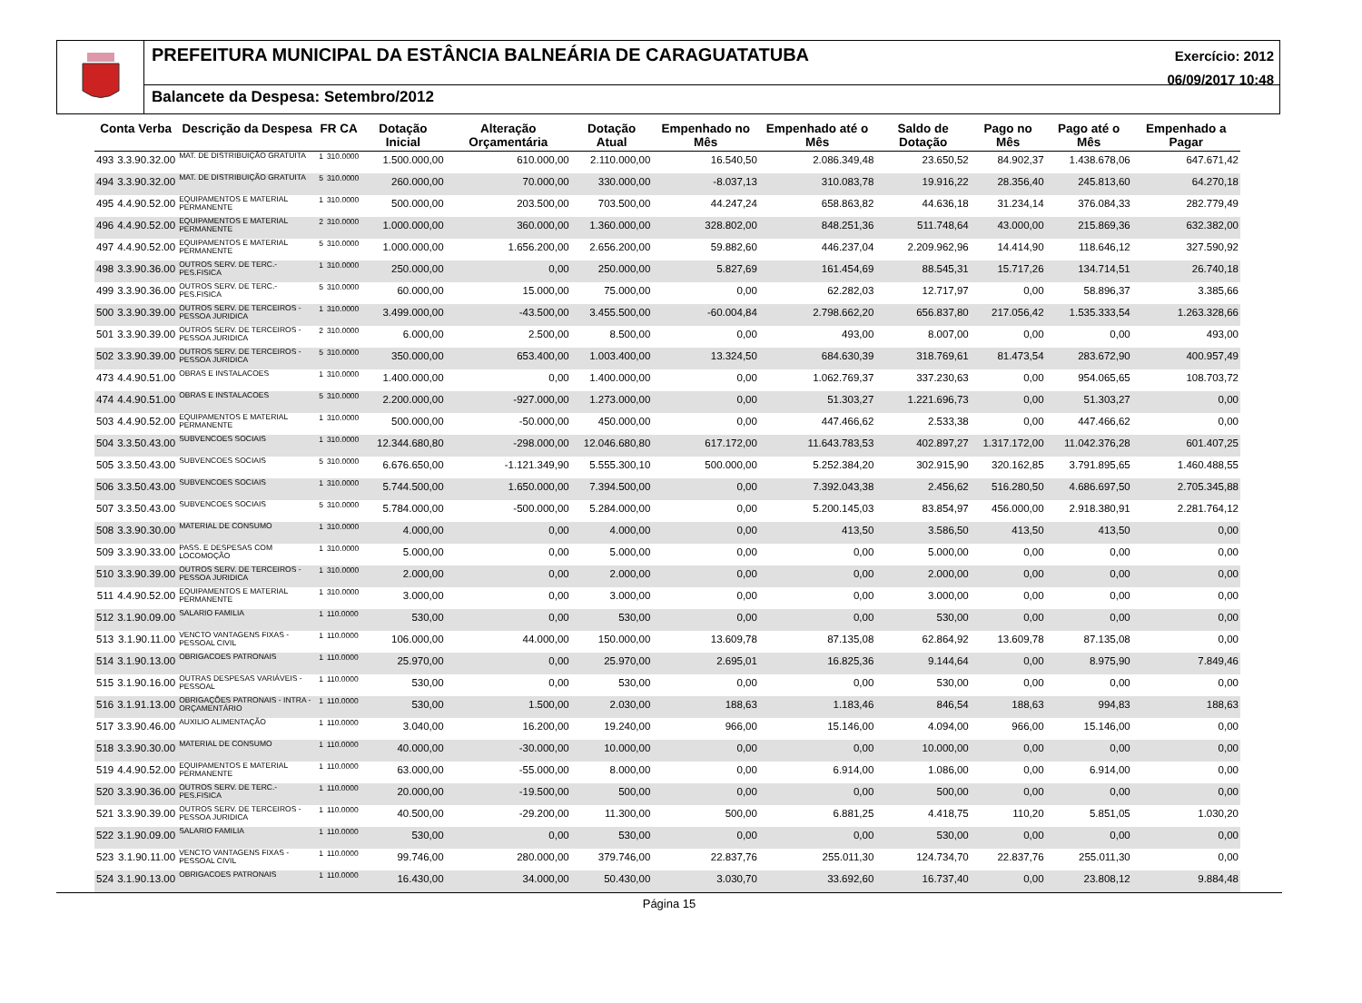PREFEITURA MUNICIPAL DA ESTÂNCIA BALNEÁRIA DE CARAGUATATUBA
Balancete da Despesa: Setembro/2012
Exercício: 2012
06/09/2017 10:48
| Conta Verba | | Descrição da Despesa | FR CA | | Dotação Inicial | Alteração Orçamentária | Dotação Atual | Empenhado no Mês | Empenhado até o Mês | Saldo de Dotação | Pago no Mês | Pago até o Mês | Empenhado a Pagar |
| --- | --- | --- | --- | --- | --- | --- | --- | --- | --- | --- | --- | --- | --- |
| 493 | 3.3.90.32.00 | MAT. DE DISTRIBUIÇÃO GRATUITA | 1 | 310.0000 | 1.500.000,00 | 610.000,00 | 2.110.000,00 | 16.540,50 | 2.086.349,48 | 23.650,52 | 84.902,37 | 1.438.678,06 | 647.671,42 |
| 494 | 3.3.90.32.00 | MAT. DE DISTRIBUIÇÃO GRATUITA | 5 | 310.0000 | 260.000,00 | 70.000,00 | 330.000,00 | -8.037,13 | 310.083,78 | 19.916,22 | 28.356,40 | 245.813,60 | 64.270,18 |
| 495 | 4.4.90.52.00 | EQUIPAMENTOS E MATERIAL PERMANENTE | 1 | 310.0000 | 500.000,00 | 203.500,00 | 703.500,00 | 44.247,24 | 658.863,82 | 44.636,18 | 31.234,14 | 376.084,33 | 282.779,49 |
| 496 | 4.4.90.52.00 | EQUIPAMENTOS E MATERIAL PERMANENTE | 2 | 310.0000 | 1.000.000,00 | 360.000,00 | 1.360.000,00 | 328.802,00 | 848.251,36 | 511.748,64 | 43.000,00 | 215.869,36 | 632.382,00 |
| 497 | 4.4.90.52.00 | EQUIPAMENTOS E MATERIAL PERMANENTE | 5 | 310.0000 | 1.000.000,00 | 1.656.200,00 | 2.656.200,00 | 59.882,60 | 446.237,04 | 2.209.962,96 | 14.414,90 | 118.646,12 | 327.590,92 |
| 498 | 3.3.90.36.00 | OUTROS SERV. DE TERC.-PES.FISICA | 1 | 310.0000 | 250.000,00 | 0,00 | 250.000,00 | 5.827,69 | 161.454,69 | 88.545,31 | 15.717,26 | 134.714,51 | 26.740,18 |
| 499 | 3.3.90.36.00 | OUTROS SERV. DE TERC.-PES.FISICA | 5 | 310.0000 | 60.000,00 | 15.000,00 | 75.000,00 | 0,00 | 62.282,03 | 12.717,97 | 0,00 | 58.896,37 | 3.385,66 |
| 500 | 3.3.90.39.00 | OUTROS SERV. DE TERCEIROS - PESSOA JURIDICA | 1 | 310.0000 | 3.499.000,00 | -43.500,00 | 3.455.500,00 | -60.004,84 | 2.798.662,20 | 656.837,80 | 217.056,42 | 1.535.333,54 | 1.263.328,66 |
| 501 | 3.3.90.39.00 | OUTROS SERV. DE TERCEIROS - PESSOA JURIDICA | 2 | 310.0000 | 6.000,00 | 2.500,00 | 8.500,00 | 0,00 | 493,00 | 8.007,00 | 0,00 | 0,00 | 493,00 |
| 502 | 3.3.90.39.00 | OUTROS SERV. DE TERCEIROS - PESSOA JURIDICA | 5 | 310.0000 | 350.000,00 | 653.400,00 | 1.003.400,00 | 13.324,50 | 684.630,39 | 318.769,61 | 81.473,54 | 283.672,90 | 400.957,49 |
| 473 | 4.4.90.51.00 | OBRAS E INSTALACOES | 1 | 310.0000 | 1.400.000,00 | 0,00 | 1.400.000,00 | 0,00 | 1.062.769,37 | 337.230,63 | 0,00 | 954.065,65 | 108.703,72 |
| 474 | 4.4.90.51.00 | OBRAS E INSTALACOES | 5 | 310.0000 | 2.200.000,00 | -927.000,00 | 1.273.000,00 | 0,00 | 51.303,27 | 1.221.696,73 | 0,00 | 51.303,27 | 0,00 |
| 503 | 4.4.90.52.00 | EQUIPAMENTOS E MATERIAL PERMANENTE | 1 | 310.0000 | 500.000,00 | -50.000,00 | 450.000,00 | 0,00 | 447.466,62 | 2.533,38 | 0,00 | 447.466,62 | 0,00 |
| 504 | 3.3.50.43.00 | SUBVENCOES SOCIAIS | 1 | 310.0000 | 12.344.680,80 | -298.000,00 | 12.046.680,80 | 617.172,00 | 11.643.783,53 | 402.897,27 | 1.317.172,00 | 11.042.376,28 | 601.407,25 |
| 505 | 3.3.50.43.00 | SUBVENCOES SOCIAIS | 5 | 310.0000 | 6.676.650,00 | -1.121.349,90 | 5.555.300,10 | 500.000,00 | 5.252.384,20 | 302.915,90 | 320.162,85 | 3.791.895,65 | 1.460.488,55 |
| 506 | 3.3.50.43.00 | SUBVENCOES SOCIAIS | 1 | 310.0000 | 5.744.500,00 | 1.650.000,00 | 7.394.500,00 | 0,00 | 7.392.043,38 | 2.456,62 | 516.280,50 | 4.686.697,50 | 2.705.345,88 |
| 507 | 3.3.50.43.00 | SUBVENCOES SOCIAIS | 5 | 310.0000 | 5.784.000,00 | -500.000,00 | 5.284.000,00 | 0,00 | 5.200.145,03 | 83.854,97 | 456.000,00 | 2.918.380,91 | 2.281.764,12 |
| 508 | 3.3.90.30.00 | MATERIAL DE CONSUMO | 1 | 310.0000 | 4.000,00 | 0,00 | 4.000,00 | 0,00 | 413,50 | 3.586,50 | 413,50 | 413,50 | 0,00 |
| 509 | 3.3.90.33.00 | PASS. E DESPESAS COM LOCOMOÇÃO | 1 | 310.0000 | 5.000,00 | 0,00 | 5.000,00 | 0,00 | 0,00 | 5.000,00 | 0,00 | 0,00 | 0,00 |
| 510 | 3.3.90.39.00 | OUTROS SERV. DE TERCEIROS - PESSOA JURIDICA | 1 | 310.0000 | 2.000,00 | 0,00 | 2.000,00 | 0,00 | 0,00 | 2.000,00 | 0,00 | 0,00 | 0,00 |
| 511 | 4.4.90.52.00 | EQUIPAMENTOS E MATERIAL PERMANENTE | 1 | 310.0000 | 3.000,00 | 0,00 | 3.000,00 | 0,00 | 0,00 | 3.000,00 | 0,00 | 0,00 | 0,00 |
| 512 | 3.1.90.09.00 | SALARIO FAMILIA | 1 | 110.0000 | 530,00 | 0,00 | 530,00 | 0,00 | 0,00 | 530,00 | 0,00 | 0,00 | 0,00 |
| 513 | 3.1.90.11.00 | VENCTO VANTAGENS FIXAS - PESSOAL CIVIL | 1 | 110.0000 | 106.000,00 | 44.000,00 | 150.000,00 | 13.609,78 | 87.135,08 | 62.864,92 | 13.609,78 | 87.135,08 | 0,00 |
| 514 | 3.1.90.13.00 | OBRIGACOES PATRONAIS | 1 | 110.0000 | 25.970,00 | 0,00 | 25.970,00 | 2.695,01 | 16.825,36 | 9.144,64 | 0,00 | 8.975,90 | 7.849,46 |
| 515 | 3.1.90.16.00 | OUTRAS DESPESAS VARIÁVEIS - PESSOAL | 1 | 110.0000 | 530,00 | 0,00 | 530,00 | 0,00 | 0,00 | 530,00 | 0,00 | 0,00 | 0,00 |
| 516 | 3.1.91.13.00 | OBRIGAÇÕES PATRONAIS - INTRA - ORÇAMENTÁRIO | 1 | 110.0000 | 530,00 | 1.500,00 | 2.030,00 | 188,63 | 1.183,46 | 846,54 | 188,63 | 994,83 | 188,63 |
| 517 | 3.3.90.46.00 | AUXILIO ALIMENTAÇÃO | 1 | 110.0000 | 3.040,00 | 16.200,00 | 19.240,00 | 966,00 | 15.146,00 | 4.094,00 | 966,00 | 15.146,00 | 0,00 |
| 518 | 3.3.90.30.00 | MATERIAL DE CONSUMO | 1 | 110.0000 | 40.000,00 | -30.000,00 | 10.000,00 | 0,00 | 0,00 | 10.000,00 | 0,00 | 0,00 | 0,00 |
| 519 | 4.4.90.52.00 | EQUIPAMENTOS E MATERIAL PERMANENTE | 1 | 110.0000 | 63.000,00 | -55.000,00 | 8.000,00 | 0,00 | 6.914,00 | 1.086,00 | 0,00 | 6.914,00 | 0,00 |
| 520 | 3.3.90.36.00 | OUTROS SERV. DE TERC.-PES.FISICA | 1 | 110.0000 | 20.000,00 | -19.500,00 | 500,00 | 0,00 | 0,00 | 500,00 | 0,00 | 0,00 | 0,00 |
| 521 | 3.3.90.39.00 | OUTROS SERV. DE TERCEIROS - PESSOA JURIDICA | 1 | 110.0000 | 40.500,00 | -29.200,00 | 11.300,00 | 500,00 | 6.881,25 | 4.418,75 | 110,20 | 5.851,05 | 1.030,20 |
| 522 | 3.1.90.09.00 | SALARIO FAMILIA | 1 | 110.0000 | 530,00 | 0,00 | 530,00 | 0,00 | 0,00 | 530,00 | 0,00 | 0,00 | 0,00 |
| 523 | 3.1.90.11.00 | VENCTO VANTAGENS FIXAS - PESSOAL CIVIL | 1 | 110.0000 | 99.746,00 | 280.000,00 | 379.746,00 | 22.837,76 | 255.011,30 | 124.734,70 | 22.837,76 | 255.011,30 | 0,00 |
| 524 | 3.1.90.13.00 | OBRIGACOES PATRONAIS | 1 | 110.0000 | 16.430,00 | 34.000,00 | 50.430,00 | 3.030,70 | 33.692,60 | 16.737,40 | 0,00 | 23.808,12 | 9.884,48 |
Página 15